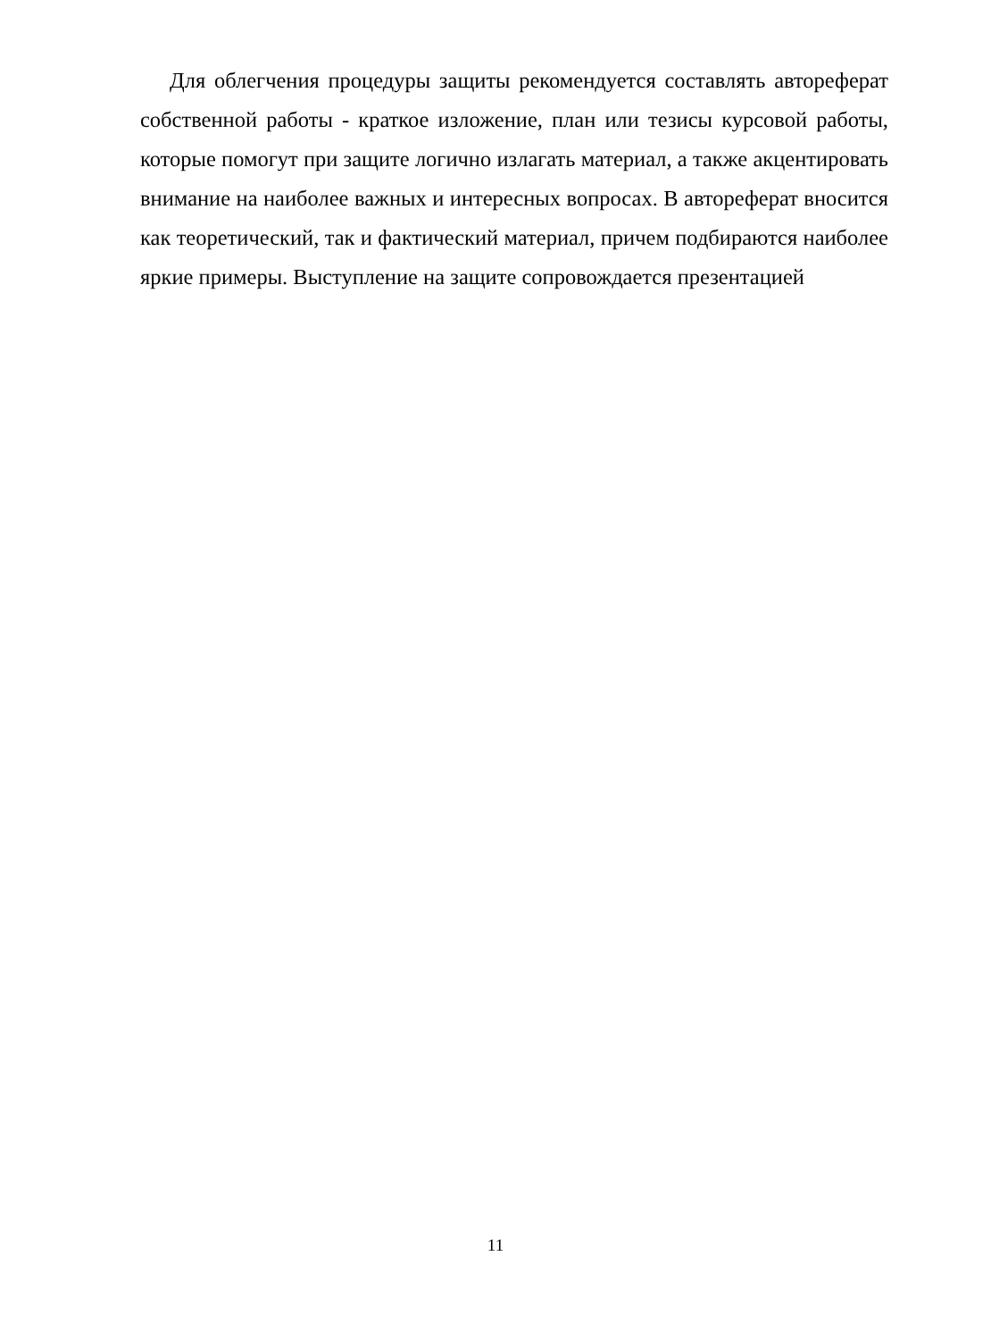Для облегчения процедуры защиты рекомендуется составлять автореферат собственной работы - краткое изложение, план или тезисы курсовой работы, которые помогут при защите логично излагать материал, а также акцентировать внимание на наиболее важных и интересных вопросах. В автореферат вносится как теоретический, так и фактический материал, причем подбираются наиболее яркие примеры. Выступление на защите сопровождается презентацией
11